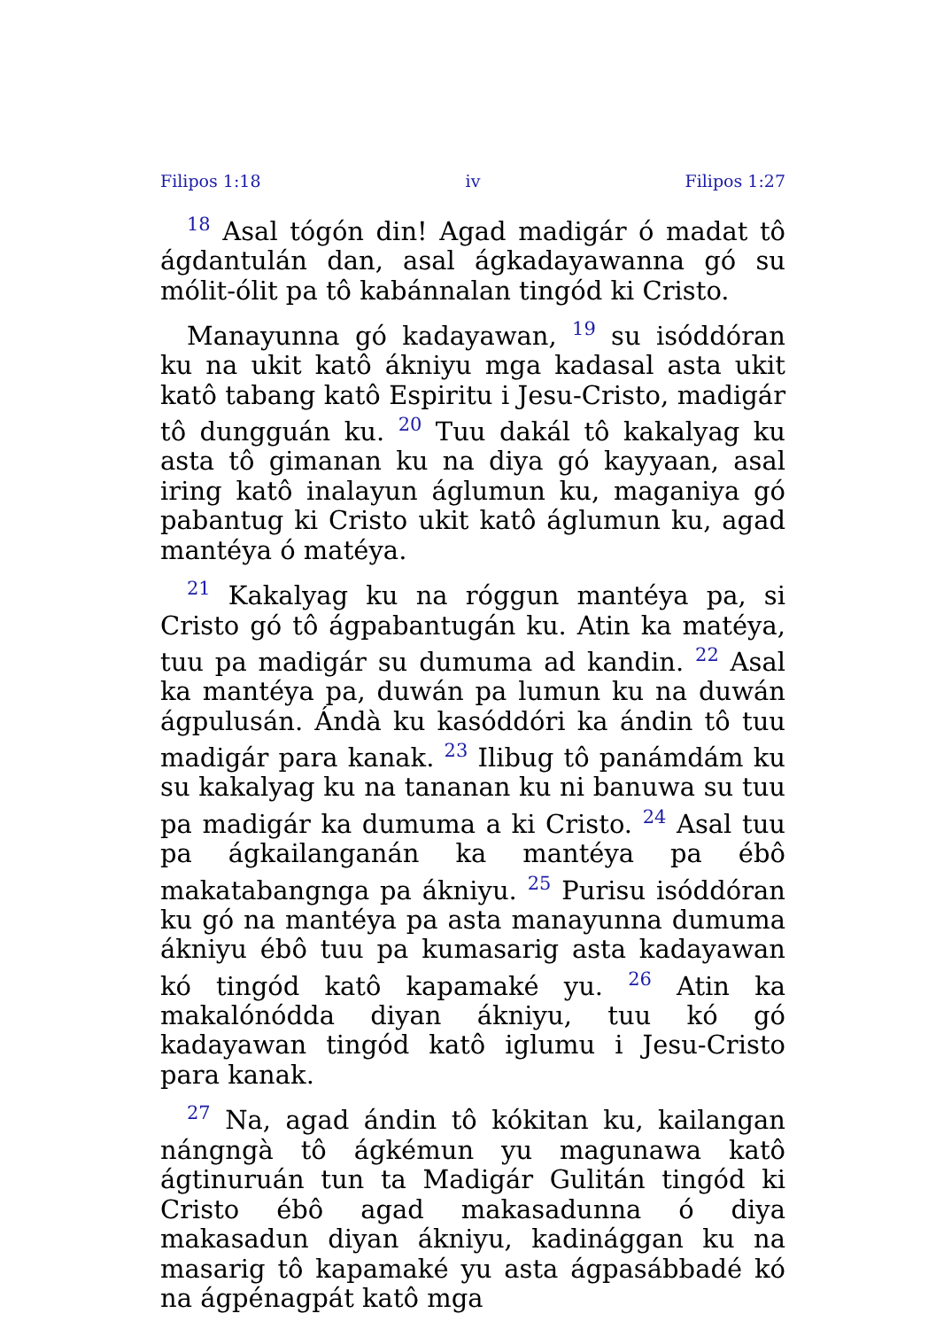Filipos 1:18 iv Filipos 1:27
<sup>18</sup> Asal tógón din! Agad madigár ó madat tô ágdantulán dan, asal ágkadayawanna gó su mólit-ólit pa tô kabánnalan tingód ki Cristo.
Manayunna gó kadayawan, <sup>19</sup> su isóddóran ku na ukit katô ákniyu mga kadasal asta ukit katô tabang katô Espiritu i Jesu-Cristo, madigár tô dungguán ku. <sup>20</sup> Tuu dakál tô kakalyag ku asta tô gimanan ku na diya gó kayyaan, asal iring katô inalayun áglumun ku, maganiya gó pabantug ki Cristo ukit katô áglumun ku, agad mantéya ó matéya.
<sup>21</sup> Kakalyag ku na róggun mantéya pa, si Cristo gó tô ágpabantugán ku. Atin ka matéya, tuu pa madigár su dumuma ad kandin. <sup>22</sup> Asal ka mantéya pa, duwán pa lumun ku na duwán ágpulusán. Ándà ku kasóddóri ka ándin tô tuu madigár para kanak. <sup>23</sup> Ilibug tô panámdám ku su kakalyag ku na tananan ku ni banuwa su tuu pa madigár ka dumuma a ki Cristo. <sup>24</sup> Asal tuu pa ágkailanganán ka mantéya pa ébô makatabangnga pa ákniyu. <sup>25</sup> Purisu isóddóran ku gó na mantéya pa asta manayunna dumuma ákniyu ébô tuu pa kumasarig asta kadayawan kó tingód katô kapamaké yu. <sup>26</sup> Atin ka makalónódda diyan ákniyu, tuu kó gó kadayawan tingód katô iglumu i Jesu-Cristo para kanak.
<sup>27</sup> Na, agad ándin tô kókitan ku, kailangan nángngà tô ágkémun yu magunawa katô ágtinuruán tun ta Madigár Gulitán tingód ki Cristo ébô agad makasadunna ó diya makasadun diyan ákniyu, kadinággan ku na masarig tô kapamaké yu asta ágpasábbadé kó na ágpénagpát katô mga